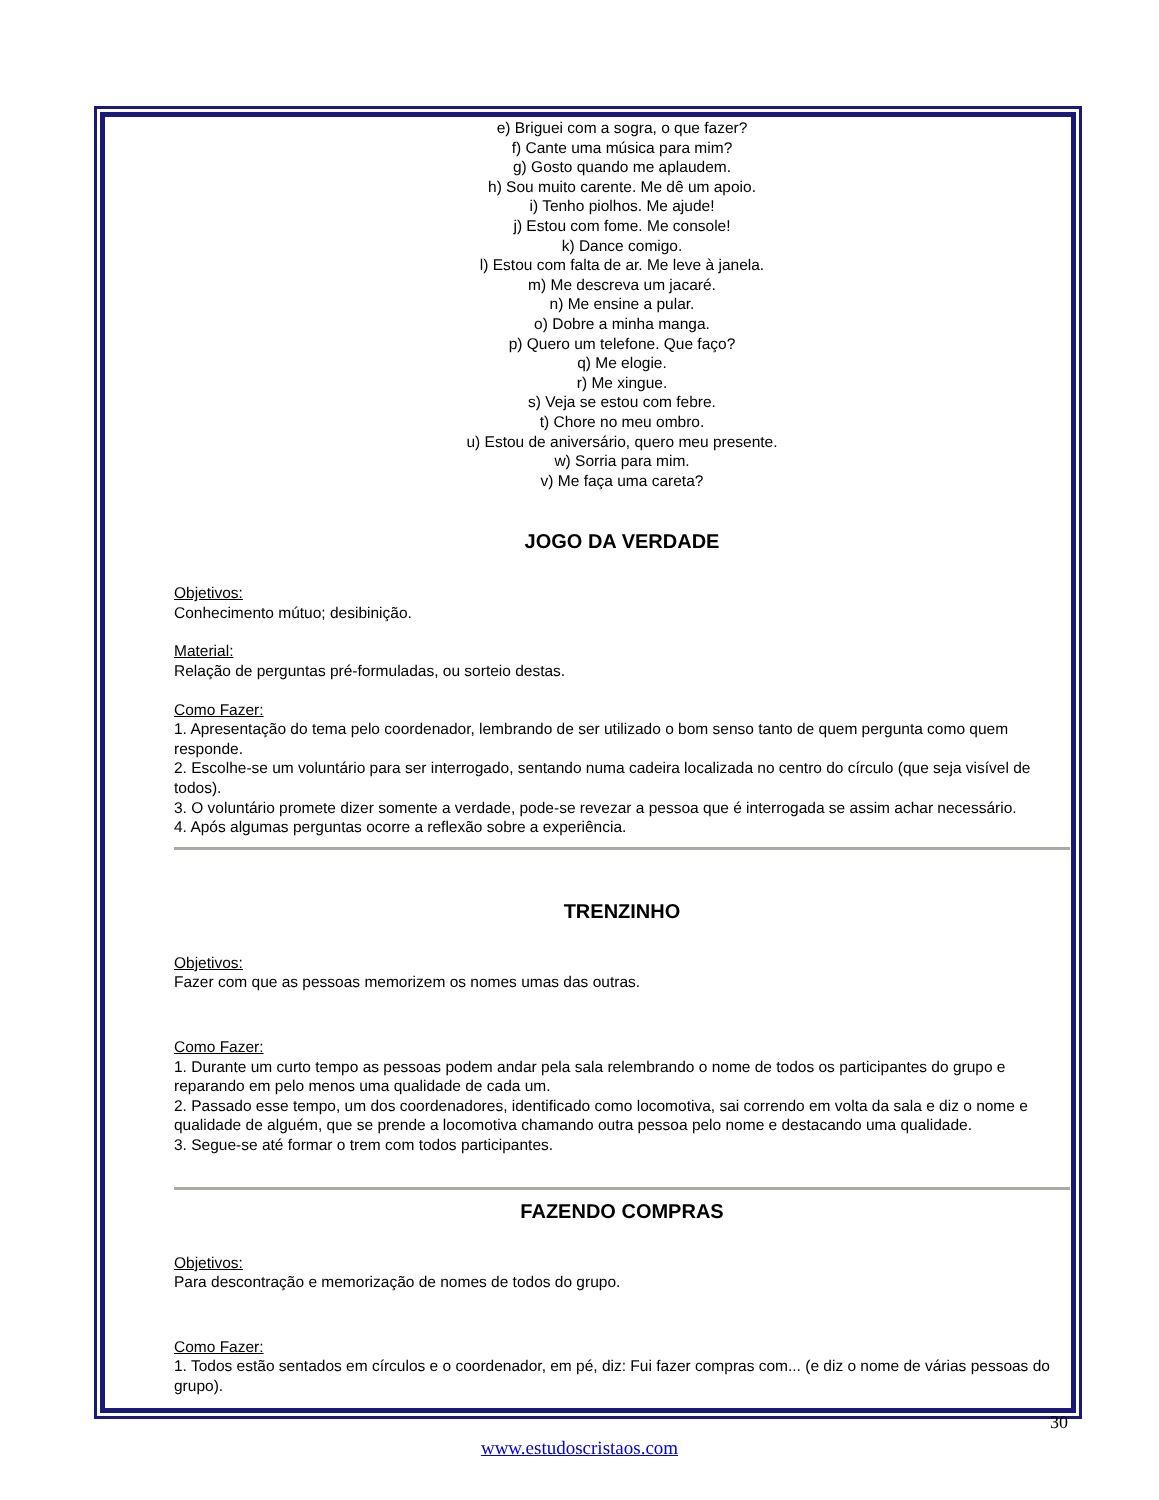e) Briguei com a sogra, o que fazer?
f) Cante uma música para mim?
g) Gosto quando me aplaudem.
h) Sou muito carente. Me dê um apoio.
i) Tenho piolhos. Me ajude!
j) Estou com fome. Me console!
k) Dance comigo.
l) Estou com falta de ar. Me leve à janela.
m) Me descreva um jacaré.
n) Me ensine a pular.
o) Dobre a minha manga.
p) Quero um telefone. Que faço?
q) Me elogie.
r) Me xingue.
s) Veja se estou com febre.
t) Chore no meu ombro.
u) Estou de aniversário, quero meu presente.
w) Sorria para mim.
v) Me faça uma careta?
JOGO DA VERDADE
Objetivos:
Conhecimento mútuo; desibinição.
Material:
Relação de perguntas pré-formuladas, ou sorteio destas.
Como Fazer:
1. Apresentação do tema pelo coordenador, lembrando de ser utilizado o bom senso tanto de quem pergunta como quem responde.
2. Escolhe-se um voluntário para ser interrogado, sentando numa cadeira localizada no centro do círculo (que seja visível de todos).
3. O voluntário promete dizer somente a verdade, pode-se revezar a pessoa que é interrogada se assim achar necessário.
4. Após algumas perguntas ocorre a reflexão sobre a experiência.
TRENZINHO
Objetivos:
Fazer com que as pessoas memorizem os nomes umas das outras.
Como Fazer:
1. Durante um curto tempo as pessoas podem andar pela sala relembrando o nome de todos os participantes do grupo e reparando em pelo menos uma qualidade de cada um.
2. Passado esse tempo, um dos coordenadores, identificado como locomotiva, sai correndo em volta da sala e diz o nome e qualidade de alguém, que se prende a locomotiva chamando outra pessoa pelo nome e destacando uma qualidade.
3. Segue-se até formar o trem com todos participantes.
FAZENDO COMPRAS
Objetivos:
Para descontração e memorização de nomes de todos do grupo.
Como Fazer:
1. Todos estão sentados em círculos e o coordenador, em pé, diz: Fui fazer compras com... (e diz o nome de várias pessoas do grupo).
30
www.estudoscristaos.com